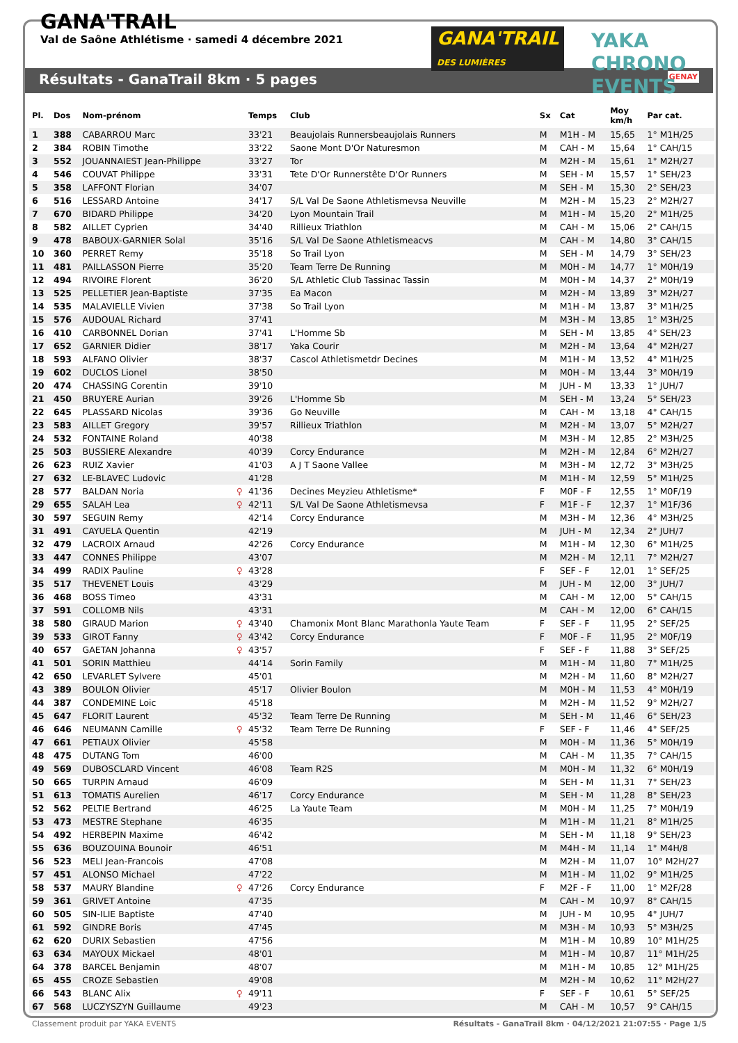GANA'TRAIL
Val de Saône Athlétisme · samedi 4 décembre 2021
GANA'TRAIL
DES LUMIÈRES
YAKA CHRONO EVENTS
Résultats - GanaTrail 8km · 5 pages GENAY
| Pl. | Dos | Nom-prénom | | Temps | Club | Sx | Cat | Moy km/h | Par cat. |
| --- | --- | --- | --- | --- | --- | --- | --- | --- | --- |
| 1 | 388 | CABARROU Marc | | 33'21 | Beaujolais Runnersbeaujolais Runners | M | M1H - M | 15,65 | 1° M1H/25 |
| 2 | 384 | ROBIN Timothe | | 33'22 | Saone Mont D'Or Naturesmon | M | CAH - M | 15,64 | 1° CAH/15 |
| 3 | 552 | JOUANNAIEST Jean-Philippe | | 33'27 | Tor | M | M2H - M | 15,61 | 1° M2H/27 |
| 4 | 546 | COUVAT Philippe | | 33'31 | Tete D'Or Runnerstête D'Or Runners | M | SEH - M | 15,57 | 1° SEH/23 |
| 5 | 358 | LAFFONT Florian | | 34'07 | | M | SEH - M | 15,30 | 2° SEH/23 |
| 6 | 516 | LESSARD Antoine | | 34'17 | S/L Val De Saone Athletismevsa Neuville | M | M2H - M | 15,23 | 2° M2H/27 |
| 7 | 670 | BIDARD Philippe | | 34'20 | Lyon Mountain Trail | M | M1H - M | 15,20 | 2° M1H/25 |
| 8 | 582 | AILLET Cyprien | | 34'40 | Rillieux Triathlon | M | CAH - M | 15,06 | 2° CAH/15 |
| 9 | 478 | BABOUX-GARNIER Solal | | 35'16 | S/L Val De Saone Athletismeacvs | M | CAH - M | 14,80 | 3° CAH/15 |
| 10 | 360 | PERRET Remy | | 35'18 | So Trail Lyon | M | SEH - M | 14,79 | 3° SEH/23 |
| 11 | 481 | PAILLASSON Pierre | | 35'20 | Team Terre De Running | M | M0H - M | 14,77 | 1° M0H/19 |
| 12 | 494 | RIVOIRE Florent | | 36'20 | S/L Athletic Club Tassinac Tassin | M | M0H - M | 14,37 | 2° M0H/19 |
| 13 | 525 | PELLETIER Jean-Baptiste | | 37'35 | Ea Macon | M | M2H - M | 13,89 | 3° M2H/27 |
| 14 | 535 | MALAVIELLE Vivien | | 37'38 | So Trail Lyon | M | M1H - M | 13,87 | 3° M1H/25 |
| 15 | 576 | AUDOUAL Richard | | 37'41 | | M | M3H - M | 13,85 | 1° M3H/25 |
| 16 | 410 | CARBONNEL Dorian | | 37'41 | L'Homme Sb | M | SEH - M | 13,85 | 4° SEH/23 |
| 17 | 652 | GARNIER Didier | | 38'17 | Yaka Courir | M | M2H - M | 13,64 | 4° M2H/27 |
| 18 | 593 | ALFANO Olivier | | 38'37 | Cascol Athletismetdr Decines | M | M1H - M | 13,52 | 4° M1H/25 |
| 19 | 602 | DUCLOS Lionel | | 38'50 | | M | M0H - M | 13,44 | 3° M0H/19 |
| 20 | 474 | CHASSING Corentin | | 39'10 | | M | JUH - M | 13,33 | 1° JUH/7 |
| 21 | 450 | BRUYERE Aurian | | 39'26 | L'Homme Sb | M | SEH - M | 13,24 | 5° SEH/23 |
| 22 | 645 | PLASSARD Nicolas | | 39'36 | Go Neuville | M | CAH - M | 13,18 | 4° CAH/15 |
| 23 | 583 | AILLET Gregory | | 39'57 | Rillieux Triathlon | M | M2H - M | 13,07 | 5° M2H/27 |
| 24 | 532 | FONTAINE Roland | | 40'38 | | M | M3H - M | 12,85 | 2° M3H/25 |
| 25 | 503 | BUSSIERE Alexandre | | 40'39 | Corcy Endurance | M | M2H - M | 12,84 | 6° M2H/27 |
| 26 | 623 | RUIZ Xavier | | 41'03 | A J T Saone Vallee | M | M3H - M | 12,72 | 3° M3H/25 |
| 27 | 632 | LE-BLAVEC Ludovic | | 41'28 | | M | M1H - M | 12,59 | 5° M1H/25 |
| 28 | 577 | BALDAN Noria | ♀ | 41'36 | Decines Meyzieu Athletisme* | F | M0F - F | 12,55 | 1° M0F/19 |
| 29 | 655 | SALAH Lea | ♀ | 42'11 | S/L Val De Saone Athletismevsa | F | M1F - F | 12,37 | 1° M1F/36 |
| 30 | 597 | SEGUIN Remy | | 42'14 | Corcy Endurance | M | M3H - M | 12,36 | 4° M3H/25 |
| 31 | 491 | CAYUELA Quentin | | 42'19 | | M | JUH - M | 12,34 | 2° JUH/7 |
| 32 | 479 | LACROIX Arnaud | | 42'26 | Corcy Endurance | M | M1H - M | 12,30 | 6° M1H/25 |
| 33 | 447 | CONNES Philippe | | 43'07 | | M | M2H - M | 12,11 | 7° M2H/27 |
| 34 | 499 | RADIX Pauline | ♀ | 43'28 | | F | SEF - F | 12,01 | 1° SEF/25 |
| 35 | 517 | THEVENET Louis | | 43'29 | | M | JUH - M | 12,00 | 3° JUH/7 |
| 36 | 468 | BOSS Timeo | | 43'31 | | M | CAH - M | 12,00 | 5° CAH/15 |
| 37 | 591 | COLLOMB Nils | | 43'31 | | M | CAH - M | 12,00 | 6° CAH/15 |
| 38 | 580 | GIRAUD Marion | ♀ | 43'40 | Chamonix Mont Blanc Marathonla Yaute Team | F | SEF - F | 11,95 | 2° SEF/25 |
| 39 | 533 | GIROT Fanny | ♀ | 43'42 | Corcy Endurance | F | M0F - F | 11,95 | 2° M0F/19 |
| 40 | 657 | GAETAN Johanna | ♀ | 43'57 | | F | SEF - F | 11,88 | 3° SEF/25 |
| 41 | 501 | SORIN Matthieu | | 44'14 | Sorin Family | M | M1H - M | 11,80 | 7° M1H/25 |
| 42 | 650 | LEVARLET Sylvere | | 45'01 | | M | M2H - M | 11,60 | 8° M2H/27 |
| 43 | 389 | BOULON Olivier | | 45'17 | Olivier Boulon | M | M0H - M | 11,53 | 4° M0H/19 |
| 44 | 387 | CONDEMINE Loic | | 45'18 | | M | M2H - M | 11,52 | 9° M2H/27 |
| 45 | 647 | FLORIT Laurent | | 45'32 | Team Terre De Running | M | SEH - M | 11,46 | 6° SEH/23 |
| 46 | 646 | NEUMANN Camille | ♀ | 45'32 | Team Terre De Running | F | SEF - F | 11,46 | 4° SEF/25 |
| 47 | 661 | PETIAUX Olivier | | 45'58 | | M | M0H - M | 11,36 | 5° M0H/19 |
| 48 | 475 | DUTANG Tom | | 46'00 | | M | CAH - M | 11,35 | 7° CAH/15 |
| 49 | 569 | DUBOSCLARD Vincent | | 46'08 | Team R2S | M | M0H - M | 11,32 | 6° M0H/19 |
| 50 | 665 | TURPIN Arnaud | | 46'09 | | M | SEH - M | 11,31 | 7° SEH/23 |
| 51 | 613 | TOMATIS Aurelien | | 46'17 | Corcy Endurance | M | SEH - M | 11,28 | 8° SEH/23 |
| 52 | 562 | PELTIE Bertrand | | 46'25 | La Yaute Team | M | M0H - M | 11,25 | 7° M0H/19 |
| 53 | 473 | MESTRE Stephane | | 46'35 | | M | M1H - M | 11,21 | 8° M1H/25 |
| 54 | 492 | HERBEPIN Maxime | | 46'42 | | M | SEH - M | 11,18 | 9° SEH/23 |
| 55 | 636 | BOUZOUINA Bounoir | | 46'51 | | M | M4H - M | 11,14 | 1° M4H/8 |
| 56 | 523 | MELI Jean-Francois | | 47'08 | | M | M2H - M | 11,07 | 10° M2H/27 |
| 57 | 451 | ALONSO Michael | | 47'22 | | M | M1H - M | 11,02 | 9° M1H/25 |
| 58 | 537 | MAURY Blandine | ♀ | 47'26 | Corcy Endurance | F | M2F - F | 11,00 | 1° M2F/28 |
| 59 | 361 | GRIVET Antoine | | 47'35 | | M | CAH - M | 10,97 | 8° CAH/15 |
| 60 | 505 | SIN-ILIE Baptiste | | 47'40 | | M | JUH - M | 10,95 | 4° JUH/7 |
| 61 | 592 | GINDRE Boris | | 47'45 | | M | M3H - M | 10,93 | 5° M3H/25 |
| 62 | 620 | DURIX Sebastien | | 47'56 | | M | M1H - M | 10,89 | 10° M1H/25 |
| 63 | 634 | MAYOUX Mickael | | 48'01 | | M | M1H - M | 10,87 | 11° M1H/25 |
| 64 | 378 | BARCEL Benjamin | | 48'07 | | M | M1H - M | 10,85 | 12° M1H/25 |
| 65 | 455 | CROZE Sebastien | | 49'08 | | M | M2H - M | 10,62 | 11° M2H/27 |
| 66 | 543 | BLANC Alix | ♀ | 49'11 | | F | SEF - F | 10,61 | 5° SEF/25 |
| 67 | 568 | LUCZYSZYN Guillaume | | 49'23 | | M | CAH - M | 10,57 | 9° CAH/15 |
Classement produit par YAKA EVENTS Résultats - GanaTrail 8km · 04/12/2021 21:07:55 · Page 1/5